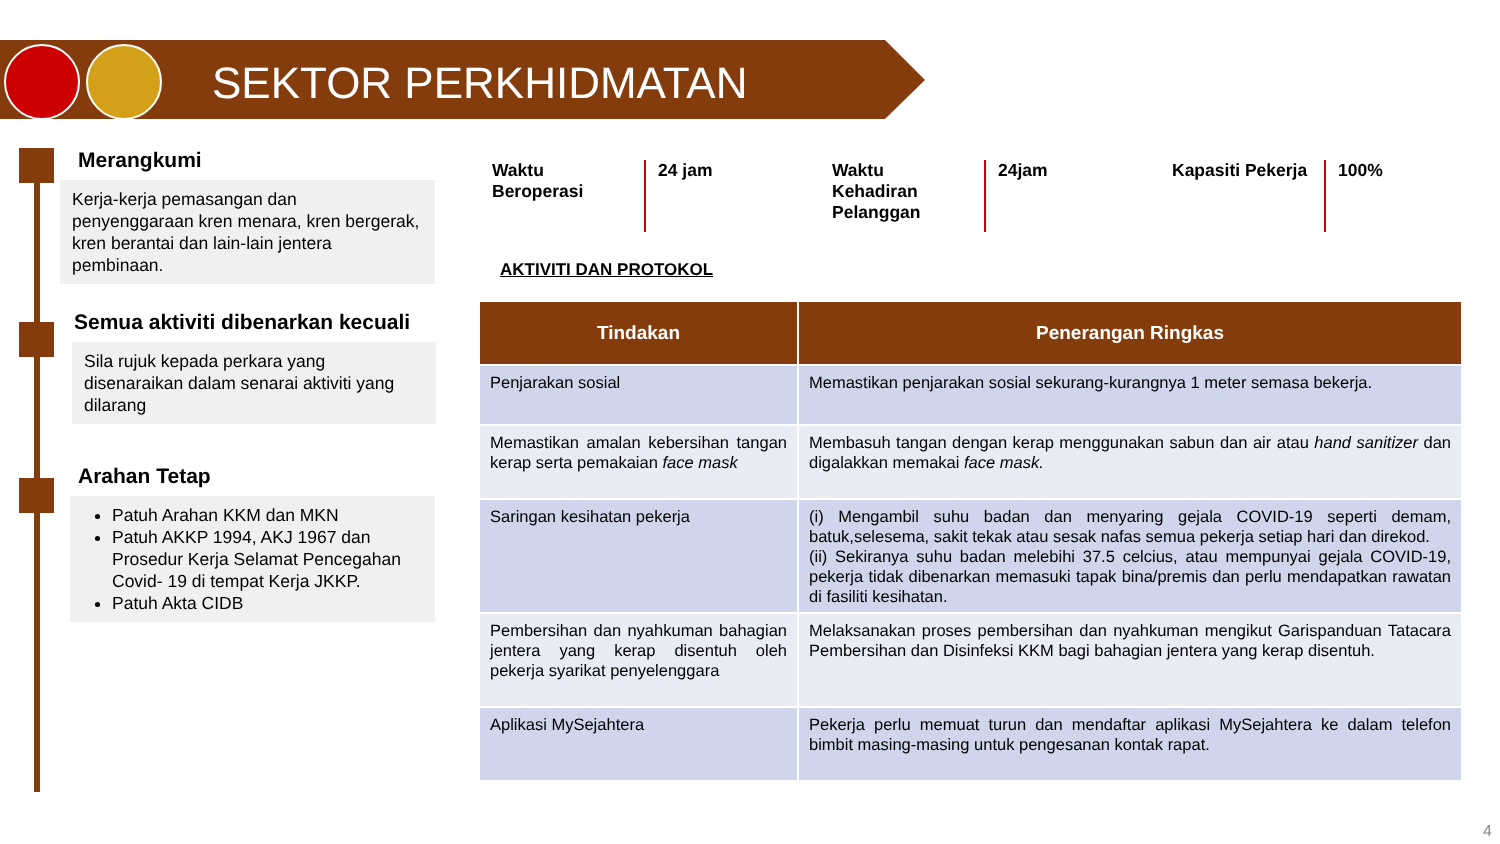SEKTOR PERKHIDMATAN
Merangkumi
Kerja-kerja pemasangan dan penyenggaraan kren menara, kren bergerak, kren berantai dan lain-lain jentera pembinaan.
Semua aktiviti dibenarkan kecuali
Sila rujuk kepada perkara yang disenaraikan dalam senarai aktiviti yang dilarang
Arahan Tetap
Patuh Arahan KKM dan MKN
Patuh AKKP 1994, AKJ 1967 dan Prosedur Kerja Selamat Pencegahan Covid- 19 di tempat Kerja JKKP.
Patuh Akta CIDB
Waktu
Beroperasi
24 jam Waktu
Kehadiran
Pelanggan
24jam Kapasiti Pekerja
100%
AKTIVITI DAN PROTOKOL
| Tindakan | Penerangan Ringkas |
| --- | --- |
| Penjarakan sosial | Memastikan penjarakan sosial sekurang-kurangnya 1 meter semasa bekerja. |
| Memastikan amalan kebersihan tangan kerap serta pemakaian face mask | Membasuh tangan dengan kerap menggunakan sabun dan air atau hand sanitizer dan digalakkan memakai face mask. |
| Saringan kesihatan pekerja | (i) Mengambil suhu badan dan menyaring gejala COVID-19 seperti demam, batuk,selesema, sakit tekak atau sesak nafas semua pekerja setiap hari dan direkod. (ii) Sekiranya suhu badan melebihi 37.5 celcius, atau mempunyai gejala COVID-19, pekerja tidak dibenarkan memasuki tapak bina/premis dan perlu mendapatkan rawatan di fasiliti kesihatan. |
| Pembersihan dan nyahkuman bahagian jentera yang kerap disentuh oleh pekerja syarikat penyelenggara | Melaksanakan proses pembersihan dan nyahkuman mengikut Garispanduan Tatacara Pembersihan dan Disinfeksi KKM bagi bahagian jentera yang kerap disentuh. |
| Aplikasi MySejahtera | Pekerja perlu memuat turun dan mendaftar aplikasi MySejahtera ke dalam telefon bimbit masing-masing untuk pengesanan kontak rapat. |
4